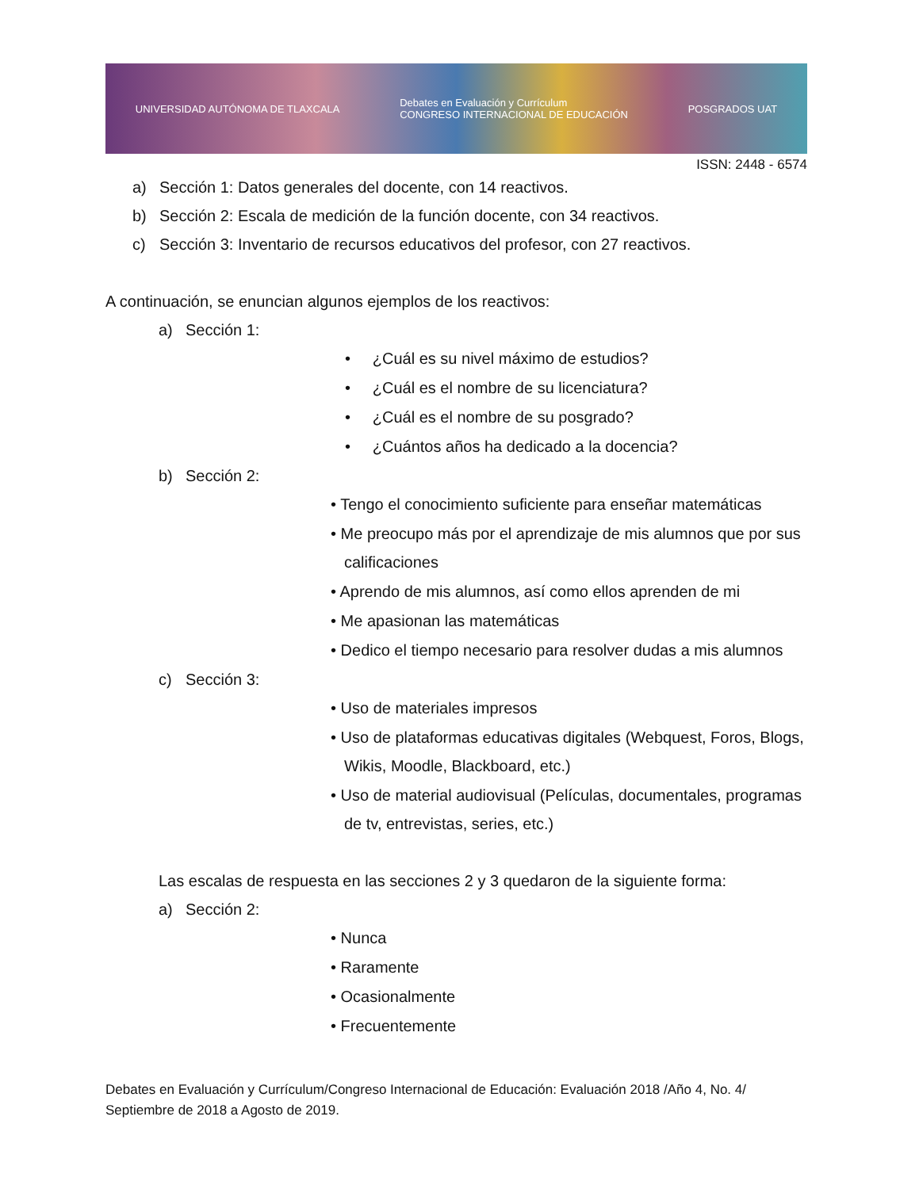UNIVERSIDAD AUTÓNOMA DE TLAXCALA Debates en Evaluación y Currículum
CONGRESO INTERNACIONAL DE EDUCACIÓN POSGRADOS UAT
ISSN: 2448 - 6574
a) Sección 1: Datos generales del docente, con 14 reactivos.
b) Sección 2: Escala de medición de la función docente, con 34 reactivos.
c) Sección 3: Inventario de recursos educativos del profesor, con 27 reactivos.
A continuación, se enuncian algunos ejemplos de los reactivos:
a) Sección 1:
• ¿Cuál es su nivel máximo de estudios?
• ¿Cuál es el nombre de su licenciatura?
• ¿Cuál es el nombre de su posgrado?
• ¿Cuántos años ha dedicado a la docencia?
b) Sección 2:
• Tengo el conocimiento suficiente para enseñar matemáticas
• Me preocupo más por el aprendizaje de mis alumnos que por sus calificaciones
• Aprendo de mis alumnos, así como ellos aprenden de mi
• Me apasionan las matemáticas
• Dedico el tiempo necesario para resolver dudas a mis alumnos
c) Sección 3:
• Uso de materiales impresos
• Uso de plataformas educativas digitales (Webquest, Foros, Blogs, Wikis, Moodle, Blackboard, etc.)
• Uso de material audiovisual (Películas, documentales, programas de tv, entrevistas, series, etc.)
Las escalas de respuesta en las secciones 2 y 3 quedaron de la siguiente forma:
a) Sección 2:
• Nunca
• Raramente
• Ocasionalmente
• Frecuentemente
Debates en Evaluación y Currículum/Congreso Internacional de Educación: Evaluación 2018 /Año 4, No. 4/ Septiembre de 2018 a Agosto de 2019.